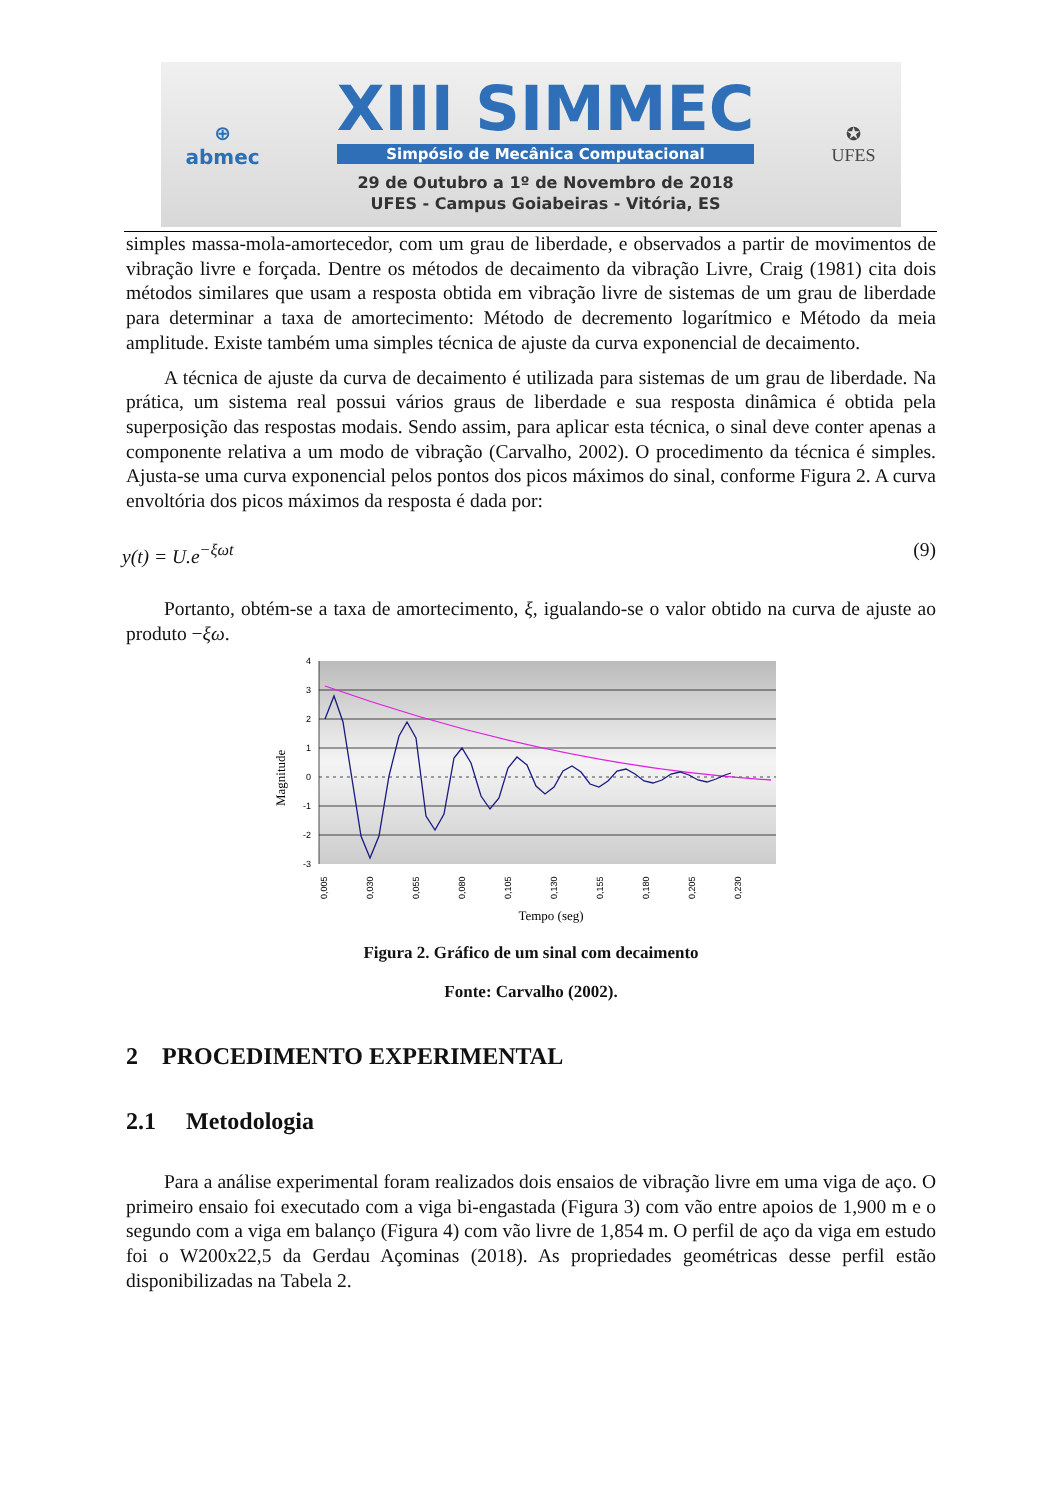⊕
abmec
XIII SIMMEC
Simpósio de Mecânica Computacional
29 de Outubro a 1º de Novembro de 2018
UFES - Campus Goiabeiras - Vitória, ES
✪
UFES
simples massa-mola-amortecedor, com um grau de liberdade, e observados a partir de movimentos de vibração livre e forçada. Dentre os métodos de decaimento da vibração Livre, Craig (1981) cita dois métodos similares que usam a resposta obtida em vibração livre de sistemas de um grau de liberdade para determinar a taxa de amortecimento: Método de decremento logarítmico e Método da meia amplitude. Existe também uma simples técnica de ajuste da curva exponencial de decaimento.
A técnica de ajuste da curva de decaimento é utilizada para sistemas de um grau de liberdade. Na prática, um sistema real possui vários graus de liberdade e sua resposta dinâmica é obtida pela superposição das respostas modais. Sendo assim, para aplicar esta técnica, o sinal deve conter apenas a componente relativa a um modo de vibração (Carvalho, 2002). O procedimento da técnica é simples. Ajusta-se uma curva exponencial pelos pontos dos picos máximos do sinal, conforme Figura 2. A curva envoltória dos picos máximos da resposta é dada por:
y(t) = U.e<sup>−ξωt</sup> (9)
Portanto, obtém-se a taxa de amortecimento, ξ, igualando-se o valor obtido na curva de ajuste ao produto −ξω.
4
3
2
1
0
-1
-2
-3
0,005
0,030
0,055
0,080
0,105
0,130
0,155
0,180
0,205
0,230
Magnitude
Tempo (seg)
Figura 2. Gráfico de um sinal com decaimento
Fonte: Carvalho (2002).
2 PROCEDIMENTO EXPERIMENTAL
2.1 Metodologia
Para a análise experimental foram realizados dois ensaios de vibração livre em uma viga de aço. O primeiro ensaio foi executado com a viga bi-engastada (Figura 3) com vão entre apoios de 1,900 m e o segundo com a viga em balanço (Figura 4) com vão livre de 1,854 m. O perfil de aço da viga em estudo foi o W200x22,5 da Gerdau Açominas (2018). As propriedades geométricas desse perfil estão disponibilizadas na Tabela 2.